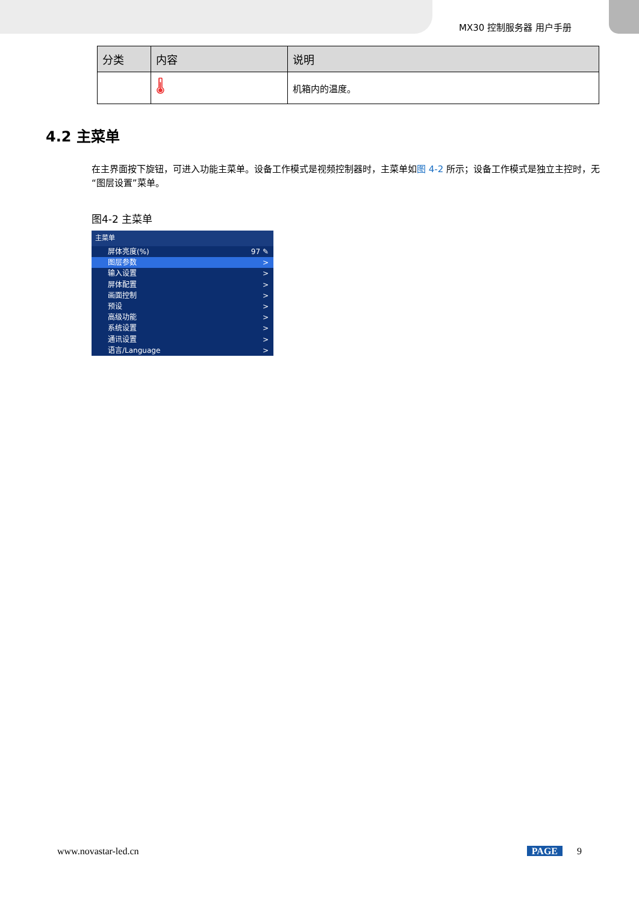MX30 控制服务器 用户手册
| 分类 | 内容 | 说明 |
| --- | --- | --- |
| | 🌡 | 机箱内的温度。 |
4.2 主菜单
在主界面按下旋钮，可进入功能主菜单。设备工作模式是视频控制器时，主菜单如图 4-2 所示；设备工作模式是独立主控时，无“图层设置”菜单。
图4-2 主菜单
主菜单
屏体亮度(%) 97 ✎
图层参数 >
输入设置 >
屏体配置 >
画面控制 >
预设 >
高级功能 >
系统设置 >
通讯设置 >
语言/Language >
www.novastar-led.cn PAGE 9